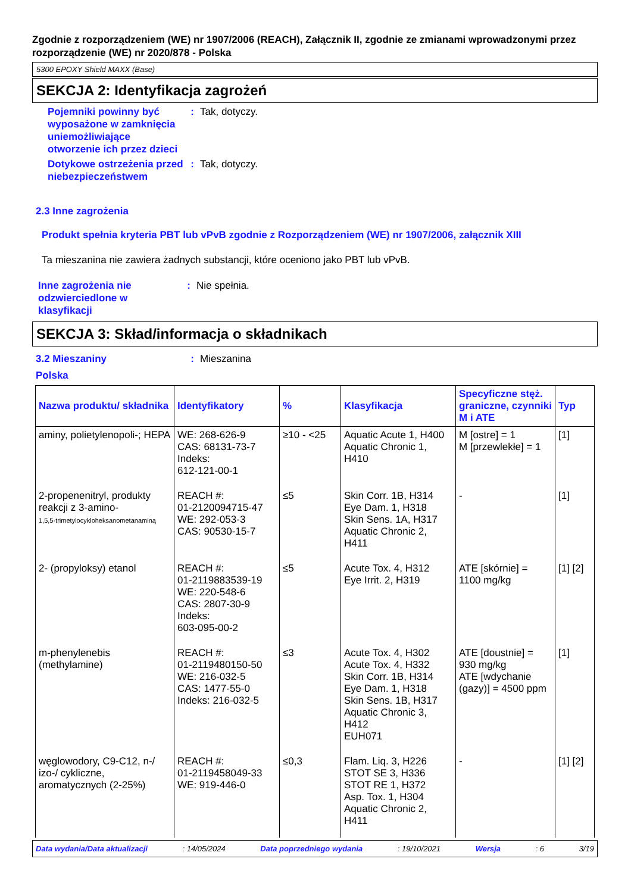Zgodnie z rozporządzeniem (WE) nr 1907/2006 (REACH), Załącznik II, zgodnie ze zmianami wprowadzonymi przez rozporządzenie (WE) nr 2020/878 - Polska
5300 EPOXY Shield MAXX (Base)
SEKCJA 2: Identyfikacja zagrożeń
Pojemniki powinny być wyposażone w zamknięcia uniemożliwiające otworzenie ich przez dzieci
: Tak, dotyczy.
Dotykowe ostrzeżenia przed niebezpieczeństwem
: Tak, dotyczy.
2.3 Inne zagrożenia
Produkt spełnia kryteria PBT lub vPvB zgodnie z Rozporządzeniem (WE) nr 1907/2006, załącznik XIII
Ta mieszanina nie zawiera żadnych substancji, które oceniono jako PBT lub vPvB.
Inne zagrożenia nie odzwierciedlone w klasyfikacji
: Nie spełnia.
SEKCJA 3: Skład/informacja o składnikach
3.2 Mieszaniny : Mieszanina
Polska
| Nazwa produktu/ składnika | Identyfikatory | % | Klasyfikacja | Specyficzne stęż. graniczne, czynniki M i ATE | Typ |
| --- | --- | --- | --- | --- | --- |
| aminy, polietylenopoli-; HEPA | WE: 268-626-9 CAS: 68131-73-7 Indeks: 612-121-00-1 | ≥10 - <25 | Aquatic Acute 1, H400 Aquatic Chronic 1, H410 | M [ostre] = 1 M [przewlekłe] = 1 | [1] |
| 2-propenenitryl, produkty reakcji z 3-amino- 1,5,5-trimetylocykloheksanometanaminą | REACH #: 01-2120094715-47 WE: 292-053-3 CAS: 90530-15-7 | ≤5 | Skin Corr. 1B, H314 Eye Dam. 1, H318 Skin Sens. 1A, H317 Aquatic Chronic 2, H411 | - | [1] |
| 2- (propyloksy) etanol | REACH #: 01-2119883539-19 WE: 220-548-6 CAS: 2807-30-9 Indeks: 603-095-00-2 | ≤5 | Acute Tox. 4, H312 Eye Irrit. 2, H319 | ATE [skórnie] = 1100 mg/kg | [1] [2] |
| m-phenylenebis (methylamine) | REACH #: 01-2119480150-50 WE: 216-032-5 CAS: 1477-55-0 Indeks: 216-032-5 | ≤3 | Acute Tox. 4, H302 Acute Tox. 4, H332 Skin Corr. 1B, H314 Eye Dam. 1, H318 Skin Sens. 1B, H317 Aquatic Chronic 3, H412 EUH071 | ATE [doustnie] = 930 mg/kg ATE [wdychanie (gazy)] = 4500 ppm | [1] |
| węglowodory, C9-C12, n-/ izo-/ cykliczne, aromatycznych (2-25%) | REACH #: 01-2119458049-33 WE: 919-446-0 | ≤0,3 | Flam. Liq. 3, H226 STOT SE 3, H336 STOT RE 1, H372 Asp. Tox. 1, H304 Aquatic Chronic 2, H411 | - | [1] [2] |
Data wydania/Data aktualizacji: 14/05/2024 Data poprzedniego wydania: 19/10/2021 Wersja: 6 3/19